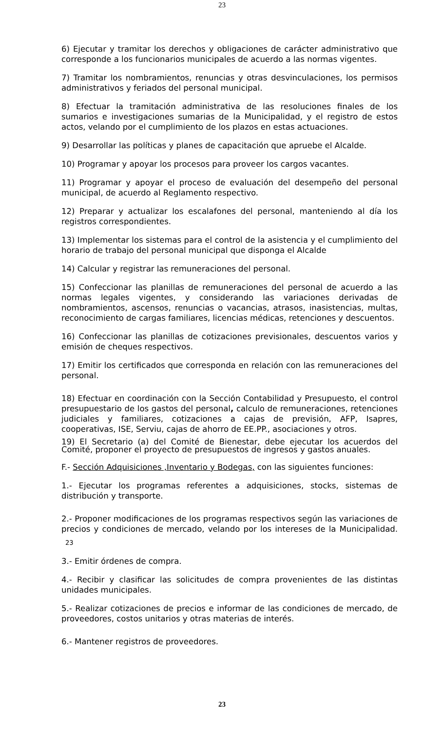23
6) Ejecutar y tramitar los derechos y obligaciones de carácter administrativo que corresponde a los funcionarios municipales de acuerdo a las normas vigentes.
7) Tramitar los nombramientos, renuncias y otras desvinculaciones, los permisos administrativos y feriados del personal municipal.
8) Efectuar la tramitación administrativa de las resoluciones finales de los sumarios e investigaciones sumarias de la Municipalidad, y el registro de estos actos, velando por el cumplimiento de los plazos en estas actuaciones.
9) Desarrollar las políticas y planes de capacitación que apruebe el Alcalde.
10) Programar y apoyar los procesos para proveer los cargos vacantes.
11) Programar y apoyar el proceso de evaluación del desempeño del personal municipal, de acuerdo al Reglamento respectivo.
12) Preparar y actualizar los escalafones del personal, manteniendo al día los registros correspondientes.
13) Implementar los sistemas para el control de la asistencia y el cumplimiento del horario de trabajo del personal municipal que disponga el Alcalde
14) Calcular y registrar las remuneraciones del personal.
15) Confeccionar las planillas de remuneraciones del personal de acuerdo a las normas legales vigentes, y considerando las variaciones derivadas de nombramientos, ascensos, renuncias o vacancias, atrasos, inasistencias, multas, reconocimiento de cargas familiares, licencias médicas, retenciones y descuentos.
16) Confeccionar las planillas de cotizaciones previsionales, descuentos varios y emisión de cheques respectivos.
17) Emitir los certificados que corresponda en relación con las remuneraciones del personal.
18) Efectuar en coordinación con la Sección Contabilidad y Presupuesto, el control presupuestario de los gastos del personal, calculo de remuneraciones, retenciones judiciales y familiares, cotizaciones a cajas de previsión, AFP, Isapres, cooperativas, ISE, Serviu, cajas de ahorro de EE.PP., asociaciones y otros.
19) El Secretario (a) del Comité de Bienestar, debe ejecutar los acuerdos del Comité, proponer el proyecto de presupuestos de ingresos y gastos anuales.
F.- Sección Adquisiciones ,Inventario y Bodegas, con las siguientes funciones:
1.- Ejecutar los programas referentes a adquisiciones, stocks, sistemas de distribución y transporte.
2.- Proponer modificaciones de los programas respectivos según las variaciones de precios y condiciones de mercado, velando por los intereses de la Municipalidad. 23
3.- Emitir órdenes de compra.
4.- Recibir y clasificar las solicitudes de compra provenientes de las distintas unidades municipales.
5.- Realizar cotizaciones de precios e informar de las condiciones de mercado, de proveedores, costos unitarios y otras materias de interés.
6.- Mantener registros de proveedores.
23